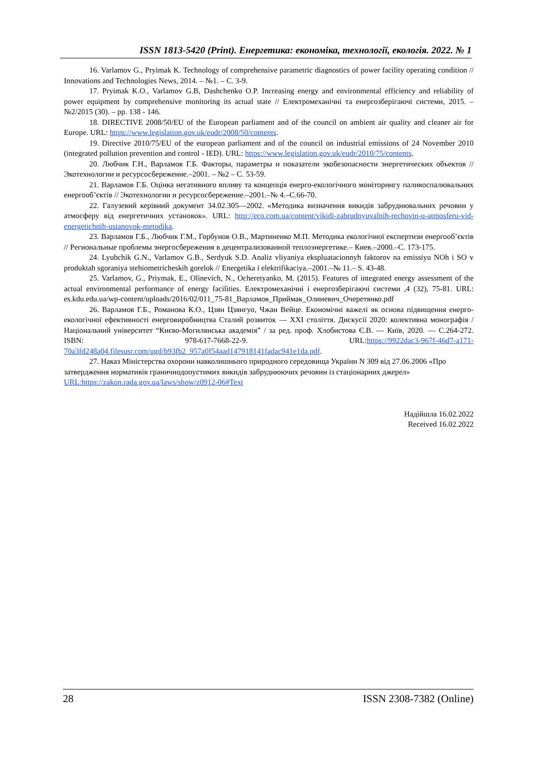ISSN 1813-5420 (Print). Енергетика: економіка, технології, екологія. 2022. № 1
16. Varlamov G., Pryimak K. Technology of comprehensive parametric diagnostics of power facility operating condition // Innovations and Technologies News, 2014. – №1. – С. 3-9.
17. Pryimak K.O., Varlamov G.B, Dashchenko O.P. Increasing energy and environmental efficiency and reliability of power equipment by comprehensive monitoring its actual state // Електромеханічні та енергозберігаючі системи, 2015. – №2/2015 (30). – pp. 138 - 146.
18. DIRECTIVE 2008/50/EU of the European parliament and of the council on ambient air quality and cleaner air for Europe. URL: https://www.legislation.gov.uk/eudr/2008/50/contents.
19. Directive 2010/75/EU of the european parliament and of the council on industrial emissions of 24 November 2010 (integrated pollution prevention and control - IED). URL: https://www.legislation.gov.uk/eudr/2010/75/contents.
20. Любчик Г.Н., Варламов Г.Б. Факторы, параметры и показатели экобезопасности энергетических объектов // Экотехнологии и ресурсосбережение.–2001. – №2 – С. 53-59.
21. Варламов Г.Б. Оцінка негативного впливу та концепція енерго-екологічного моніторингу паливоспалювальних енергооб’єктів // Экотехнологии и ресурсосбережение.–2001.–№ 4.–С.66-70.
22. Галузевий керівний документ 34.02.305—2002. «Методика визначення викидів забруднювальних речовин у атмосферу від енергетичних установок». URL: http://eco.com.ua/content/vikidi-zabrudnyuvalnih-rechovin-u-atmosferu-vid-energetichnih-ustanovok-metodika.
23. Варламов Г.Б., Любчик Г.М., Горбунов О.В., Мартиненко М.П. Методика екологічної експертизи енергооб’єктів // Региональные проблемы энергосбережения в децентрализованной теплоэнергетике.– Киев.–2000.–С. 173-175.
24. Lyubchik G.N., Varlamov G.B., Serdyuk S.D. Analiz vliyaniya ekspluatacionnyh faktorov na emissiyu NOh i SO v produktah sgoraniya stehiometricheskih gorelok // Energetika i elektrifikaciya.–2001.–№ 11.– S. 43-48.
25. Varlamov, G., Priymak, E., Olinevich, N., Ocheretyanko, M. (2015). Features of integrated energy assessment of the actual environmental performance of energy facilities. Електромеханічні і енергозберігаючі системи ,4 (32), 75-81. URL: es.kdu.edu.ua/wp-content/uploads/2016/02/011_75-81_Варламов_Приймак_Олиневич_Очеретянко.pdf
26. Варламов Г.Б., Романова К.О., Цзян Цзянгуо, Чжан Вейце. Економічні важелі як основа підвищення енерго-екологічної ефективності енерговиробництва Сталий розвиток — XXI століття. Дискусії 2020: колективна монографія / Національний університет “Києво-Могилянська академія” / за ред. проф. Хлобистова Є.В. — Київ, 2020. — С.264-272. ISBN: 978-617-7668-22-9. URL:https://9922dac3-967f-46d7-a171-70a3fd248a04.filesusr.com/ugd/b93fb2_957a0f54aad147918141fadac941e1da.pdf.
27. Наказ Міністерства охорони навколишнього природного середовища України N 309 від 27.06.2006 «Про затвердження нормативів граничнодопустимих викидів забруднюючих речовин із стаціонарних джерел» URL:https://zakon.rada.gov.ua/laws/show/z0912-06#Text
Надійшла 16.02.2022
Received 16.02.2022
28 ISSN 2308-7382 (Online)